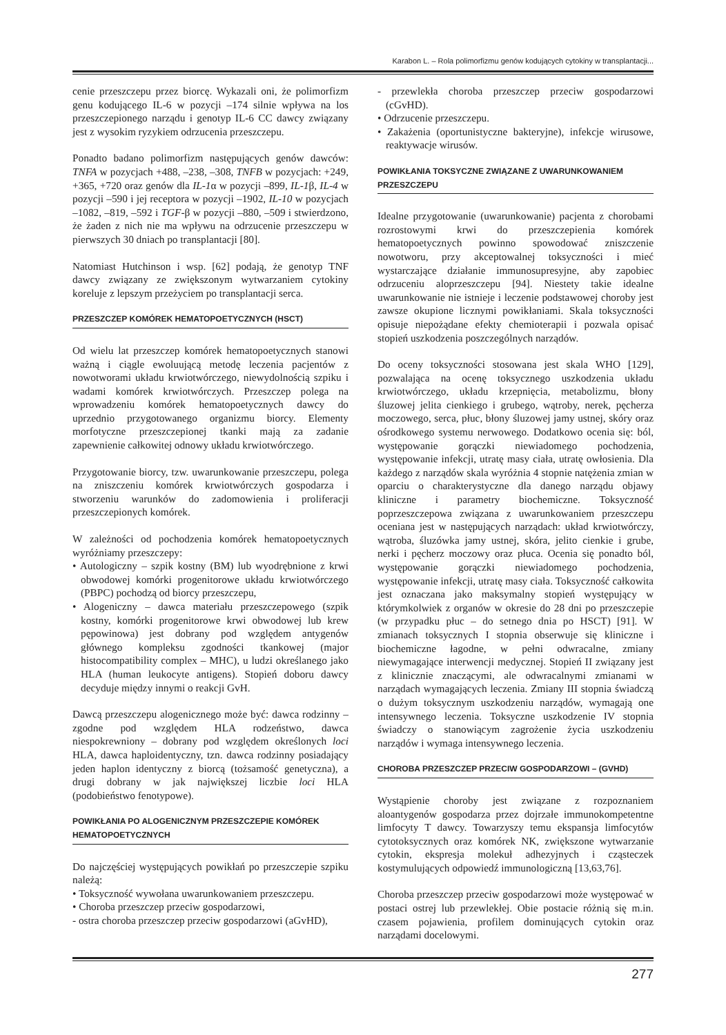Karabon L. – Rola polimorfizmu genów kodujących cytokiny w transplantacji...
cenie przeszczepu przez biorcę. Wykazali oni, że polimorfizm genu kodującego IL-6 w pozycji –174 silnie wpływa na los przeszczepionego narządu i genotyp IL-6 CC dawcy związany jest z wysokim ryzykiem odrzucenia przeszczepu.
Ponadto badano polimorfizm następujących genów dawców: TNFA w pozycjach +488, –238, –308, TNFB w pozycjach: +249, +365, +720 oraz genów dla IL-1α w pozycji –899, IL-1β, IL-4 w pozycji –590 i jej receptora w pozycji –1902, IL-10 w pozycjach –1082, –819, –592 i TGF-β w pozycji –880, –509 i stwierdzono, że żaden z nich nie ma wpływu na odrzucenie przeszczepu w pierwszych 30 dniach po transplantacji [80].
Natomiast Hutchinson i wsp. [62] podają, że genotyp TNF dawcy związany ze zwiększonym wytwarzaniem cytokiny koreluje z lepszym przeżyciem po transplantacji serca.
PRZESZCZEP KOMÓREK HEMATOPOETYCZNYCH (HSCT)
Od wielu lat przeszczep komórek hematopoetycznych stanowi ważną i ciągle ewoluującą metodę leczenia pacjentów z nowotworami układu krwiotwórczego, niewydolnością szpiku i wadami komórek krwiotwórczych. Przeszczep polega na wprowadzeniu komórek hematopoetycznych dawcy do uprzednio przygotowanego organizmu biorcy. Elementy morfotyczne przeszczepionej tkanki mają za zadanie zapewnienie całkowitej odnowy układu krwiotwórczego.
Przygotowanie biorcy, tzw. uwarunkowanie przeszczepu, polega na zniszczeniu komórek krwiotwórczych gospodarza i stworzeniu warunków do zadomowienia i proliferacji przeszczepionych komórek.
W zależności od pochodzenia komórek hematopoetycznych wyróżniamy przeszczepy:
• Autologiczny – szpik kostny (BM) lub wyodrębnione z krwi obwodowej komórki progenitorowe układu krwiotwórczego (PBPC) pochodzą od biorcy przeszczepu,
• Alogeniczny – dawca materiału przeszczepowego (szpik kostny, komórki progenitorowe krwi obwodowej lub krew pępowinowa) jest dobrany pod względem antygenów głównego kompleksu zgodności tkankowej (major histocompatibility complex – MHC), u ludzi określanego jako HLA (human leukocyte antigens). Stopień doboru dawcy decyduje między innymi o reakcji GvH.
Dawcą przeszczepu alogenicznego może być: dawca rodzinny – zgodne pod względem HLA rodzeństwo, dawca niespokrewniony – dobrany pod względem określonych loci HLA, dawca haploidentyczny, tzn. dawca rodzinny posiadający jeden haplon identyczny z biorcą (tożsamość genetyczna), a drugi dobrany w jak największej liczbie loci HLA (podobieństwo fenotypowe).
POWIKŁANIA PO ALOGENICZNYM PRZESZCZEPIE KOMÓREK HEMATOPOETYCZNYCH
Do najczęściej występujących powikłań po przeszczepie szpiku należą:
• Toksyczność wywołana uwarunkowaniem przeszczepu.
• Choroba przeszczep przeciw gospodarzowi,
- ostra choroba przeszczep przeciw gospodarzowi (aGvHD),
- przewlekła choroba przeszczep przeciw gospodarzowi (cGvHD).
• Odrzucenie przeszczepu.
• Zakażenia (oportunistyczne bakteryjne), infekcje wirusowe, reaktywacje wirusów.
POWIKŁANIA TOKSYCZNE ZWIĄZANE Z UWARUNKOWANIEM PRZESZCZEPU
Idealne przygotowanie (uwarunkowanie) pacjenta z chorobami rozrostowymi krwi do przeszczepienia komórek hematopoetycznych powinno spowodować zniszczenie nowotworu, przy akceptowalnej toksyczności i mieć wystarczające działanie immunosupresyjne, aby zapobiec odrzuceniu aloprzeszczepu [94]. Niestety takie idealne uwarunkowanie nie istnieje i leczenie podstawowej choroby jest zawsze okupione licznymi powikłaniami. Skala toksyczności opisuje niepożądane efekty chemioterapii i pozwala opisać stopień uszkodzenia poszczególnych narządów.
Do oceny toksyczności stosowana jest skala WHO [129], pozwalająca na ocenę toksycznego uszkodzenia układu krwiotwórczego, układu krzepnięcia, metabolizmu, błony śluzowej jelita cienkiego i grubego, wątroby, nerek, pęcherza moczowego, serca, płuc, błony śluzowej jamy ustnej, skóry oraz ośrodkowego systemu nerwowego. Dodatkowo ocenia się: ból, występowanie gorączki niewiadomego pochodzenia, występowanie infekcji, utratę masy ciała, utratę owłosienia. Dla każdego z narządów skala wyróżnia 4 stopnie natężenia zmian w oparciu o charakterystyczne dla danego narządu objawy kliniczne i parametry biochemiczne. Toksyczność poprzeszczepowa związana z uwarunkowaniem przeszczepu oceniana jest w następujących narządach: układ krwiotwórczy, wątroba, śluzówka jamy ustnej, skóra, jelito cienkie i grube, nerki i pęcherz moczowy oraz płuca. Ocenia się ponadto ból, występowanie gorączki niewiadomego pochodzenia, występowanie infekcji, utratę masy ciała. Toksyczność całkowita jest oznaczana jako maksymalny stopień występujący w którymkolwiek z organów w okresie do 28 dni po przeszczepie (w przypadku płuc – do setnego dnia po HSCT) [91]. W zmianach toksycznych I stopnia obserwuje się kliniczne i biochemiczne łagodne, w pełni odwracalne, zmiany niewymagające interwencji medycznej. Stopień II związany jest z klinicznie znaczącymi, ale odwracalnymi zmianami w narządach wymagających leczenia. Zmiany III stopnia świadczą o dużym toksycznym uszkodzeniu narządów, wymagają one intensywnego leczenia. Toksyczne uszkodzenie IV stopnia świadczy o stanowiącym zagrożenie życia uszkodzeniu narządów i wymaga intensywnego leczenia.
CHOROBA PRZESZCZEP PRZECIW GOSPODARZOWI – (GVHD)
Wystąpienie choroby jest związane z rozpoznaniem aloantygenów gospodarza przez dojrzałe immunokompetentne limfocyty T dawcy. Towarzyszy temu ekspansja limfocytów cytotoksycznych oraz komórek NK, zwiększone wytwarzanie cytokin, ekspresja molekuł adhezyjnych i cząsteczek kostymulujących odpowiedź immunologiczną [13,63,76].
Choroba przeszczep przeciw gospodarzowi może występować w postaci ostrej lub przewlekłej. Obie postacie różnią się m.in. czasem pojawienia, profilem dominujących cytokin oraz narządami docelowymi.
277